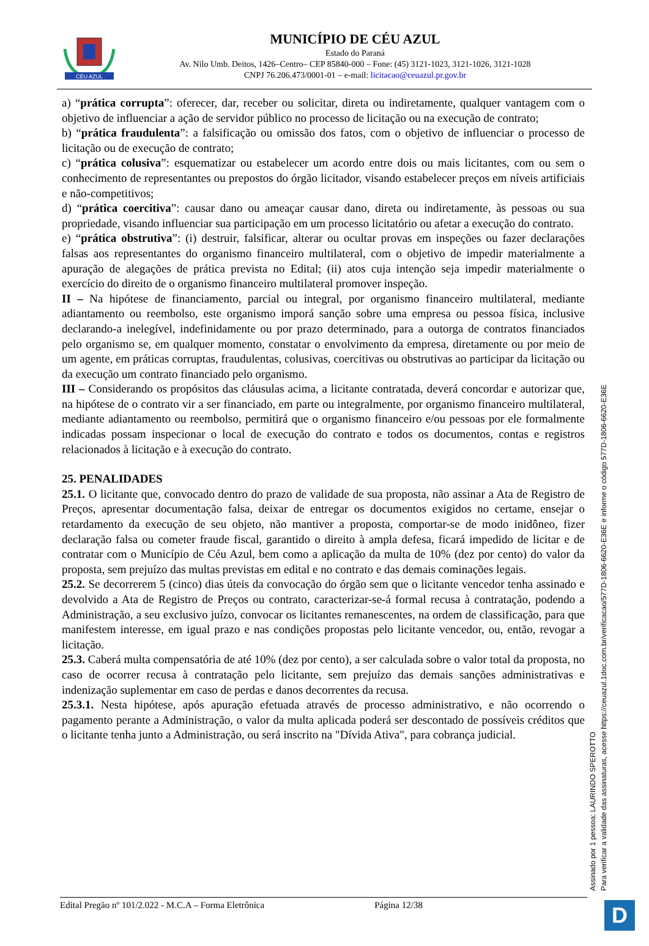CÉU AZUL
MUNICÍPIO DE CÉU AZUL
Estado do Paraná
Av. Nilo Umb. Deitos, 1426–Centro– CEP 85840-000 – Fone: (45) 3121-1023, 3121-1026, 3121-1028
CNPJ 76.206.473/0001-01 – e-mail: licitacao@ceuazul.pr.gov.br
a) “prática corrupta”: oferecer, dar, receber ou solicitar, direta ou indiretamente, qualquer vantagem com o objetivo de influenciar a ação de servidor público no processo de licitação ou na execução de contrato;
b) “prática fraudulenta”: a falsificação ou omissão dos fatos, com o objetivo de influenciar o processo de licitação ou de execução de contrato;
c) “prática colusiva”: esquematizar ou estabelecer um acordo entre dois ou mais licitantes, com ou sem o conhecimento de representantes ou prepostos do órgão licitador, visando estabelecer preços em níveis artificiais e não-competitivos;
d) “prática coercitiva”: causar dano ou ameaçar causar dano, direta ou indiretamente, às pessoas ou sua propriedade, visando influenciar sua participação em um processo licitatório ou afetar a execução do contrato.
e) “prática obstrutiva”: (i) destruir, falsificar, alterar ou ocultar provas em inspeções ou fazer declarações falsas aos representantes do organismo financeiro multilateral, com o objetivo de impedir materialmente a apuração de alegações de prática prevista no Edital; (ii) atos cuja intenção seja impedir materialmente o exercício do direito de o organismo financeiro multilateral promover inspeção.
II – Na hipótese de financiamento, parcial ou integral, por organismo financeiro multilateral, mediante adiantamento ou reembolso, este organismo imporá sanção sobre uma empresa ou pessoa física, inclusive declarando-a inelegível, indefinidamente ou por prazo determinado, para a outorga de contratos financiados pelo organismo se, em qualquer momento, constatar o envolvimento da empresa, diretamente ou por meio de um agente, em práticas corruptas, fraudulentas, colusivas, coercitivas ou obstrutivas ao participar da licitação ou da execução um contrato financiado pelo organismo.
III – Considerando os propósitos das cláusulas acima, a licitante contratada, deverá concordar e autorizar que, na hipótese de o contrato vir a ser financiado, em parte ou integralmente, por organismo financeiro multilateral, mediante adiantamento ou reembolso, permitirá que o organismo financeiro e/ou pessoas por ele formalmente indicadas possam inspecionar o local de execução do contrato e todos os documentos, contas e registros relacionados à licitação e à execução do contrato.
25. PENALIDADES
25.1. O licitante que, convocado dentro do prazo de validade de sua proposta, não assinar a Ata de Registro de Preços, apresentar documentação falsa, deixar de entregar os documentos exigidos no certame, ensejar o retardamento da execução de seu objeto, não mantiver a proposta, comportar-se de modo inidôneo, fizer declaração falsa ou cometer fraude fiscal, garantido o direito à ampla defesa, ficará impedido de licitar e de contratar com o Município de Céu Azul, bem como a aplicação da multa de 10% (dez por cento) do valor da proposta, sem prejuízo das multas previstas em edital e no contrato e das demais cominações legais.
25.2. Se decorrerem 5 (cinco) dias úteis da convocação do órgão sem que o licitante vencedor tenha assinado e devolvido a Ata de Registro de Preços ou contrato, caracterizar-se-á formal recusa à contratação, podendo a Administração, a seu exclusivo juízo, convocar os licitantes remanescentes, na ordem de classificação, para que manifestem interesse, em igual prazo e nas condições propostas pelo licitante vencedor, ou, então, revogar a licitação.
25.3. Caberá multa compensatória de até 10% (dez por cento), a ser calculada sobre o valor total da proposta, no caso de ocorrer recusa à contratação pelo licitante, sem prejuízo das demais sanções administrativas e indenização suplementar em caso de perdas e danos decorrentes da recusa.
25.3.1. Nesta hipótese, após apuração efetuada através de processo administrativo, e não ocorrendo o pagamento perante a Administração, o valor da multa aplicada poderá ser descontado de possíveis créditos que o licitante tenha junto a Administração, ou será inscrito na "Dívida Ativa", para cobrança judicial.
Edital Pregão nº 101/2.022 - M.C.A – Forma Eletrônica Página 12/38
Assinado por 1 pessoa: LAURINDO SPEROTTO
Para verificar a validade das assinaturas, acesse https://ceuazul.1doc.com.br/verificacao/577D-1806-6620-E36E e informe o código 577D-1806-6620-E36E
D